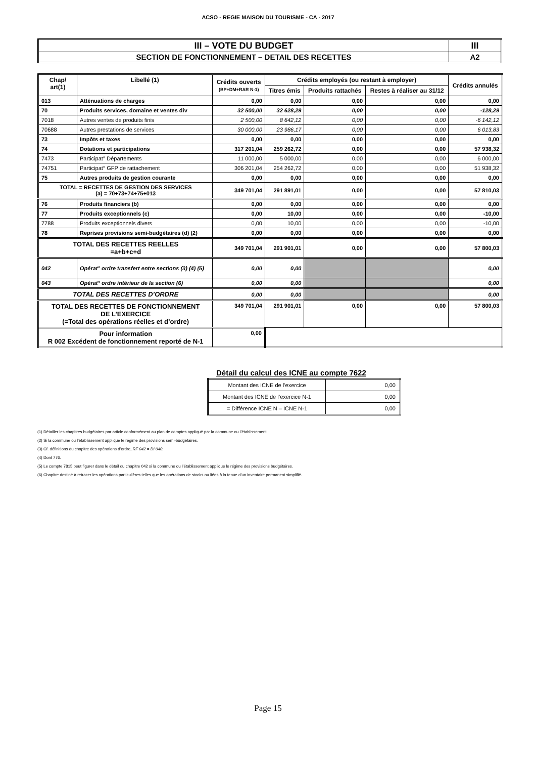ACSO - REGIE MAISON DU TOURISME - CA - 2017
| III – VOTE DU BUDGET | III |
| SECTION DE FONCTIONNEMENT – DETAIL DES RECETTES | A2 |
| Chap/ art(1) | Libellé (1) | Crédits ouverts (BP+DM+RAR N-1) | Crédits employés (ou restant à employer) | | | Crédits annulés |
| --- | --- | --- | --- | --- | --- | --- |
| | | | Titres émis | Produits rattachés | Restes à réaliser au 31/12 | |
| 013 | Atténuations de charges | 0,00 | 0,00 | 0,00 | 0,00 | 0,00 |
| 70 | Produits services, domaine et ventes div | 32 500,00 | 32 628,29 | 0,00 | 0,00 | -128,29 |
| 7018 | Autres ventes de produits finis | 2 500,00 | 8 642,12 | 0,00 | 0,00 | -6 142,12 |
| 70688 | Autres prestations de services | 30 000,00 | 23 986,17 | 0,00 | 0,00 | 6 013,83 |
| 73 | Impôts et taxes | 0,00 | 0,00 | 0,00 | 0,00 | 0,00 |
| 74 | Dotations et participations | 317 201,04 | 259 262,72 | 0,00 | 0,00 | 57 938,32 |
| 7473 | Participat° Départements | 11 000,00 | 5 000,00 | 0,00 | 0,00 | 6 000,00 |
| 74751 | Participat° GFP de rattachement | 306 201,04 | 254 262,72 | 0,00 | 0,00 | 51 938,32 |
| 75 | Autres produits de gestion courante | 0,00 | 0,00 | 0,00 | 0,00 | 0,00 |
| TOTAL = RECETTES DE GESTION DES SERVICES (a) = 70+73+74+75+013 | | 349 701,04 | 291 891,01 | 0,00 | 0,00 | 57 810,03 |
| 76 | Produits financiers (b) | 0,00 | 0,00 | 0,00 | 0,00 | 0,00 |
| 77 | Produits exceptionnels (c) | 0,00 | 10,00 | 0,00 | 0,00 | -10,00 |
| 7788 | Produits exceptionnels divers | 0,00 | 10,00 | 0,00 | 0,00 | -10,00 |
| 78 | Reprises provisions semi-budgétaires (d) (2) | 0,00 | 0,00 | 0,00 | 0,00 | 0,00 |
| TOTAL DES RECETTES REELLES =a+b+c+d | | 349 701,04 | 291 901,01 | 0,00 | 0,00 | 57 800,03 |
| 042 | Opérat° ordre transfert entre sections (3) (4) (5) | 0,00 | 0,00 | | | 0,00 |
| 043 | Opérat° ordre intérieur de la section (6) | 0,00 | 0,00 | | | 0,00 |
| TOTAL DES RECETTES D’ORDRE | | 0,00 | 0,00 | | | 0,00 |
| TOTAL DES RECETTES DE FONCTIONNEMENT DE L’EXERCICE (=Total des opérations réelles et d’ordre) | | 349 701,04 | 291 901,01 | 0,00 | 0,00 | 57 800,03 |
| Pour information R 002 Excédent de fonctionnement reporté de N-1 | | 0,00 | | | | |
Détail du calcul des ICNE au compte 7622
| Montant des ICNE de l’exercice | 0,00 |
| Montant des ICNE de l’exercice N-1 | 0,00 |
| = Différence ICNE N – ICNE N-1 | 0,00 |
(1) Détailler les chapitres budgétaires par article conformément au plan de comptes appliqué par la commune ou l’établissement.
(2) Si la commune ou l’établissement applique le régime des provisions semi-budgétaires.
(3) Cf. définitions du chapitre des opérations d’ordre, RF 042 = DI 040.
(4) Dont 776.
(5) Le compte 7815 peut figurer dans le détail du chapitre 042 si la commune ou l’établissement applique le régime des provisions budgétaires.
(6) Chapitre destiné à retracer les opérations particulières telles que les opérations de stocks ou liées à la tenue d’un inventaire permanent simplifié.
Page 15